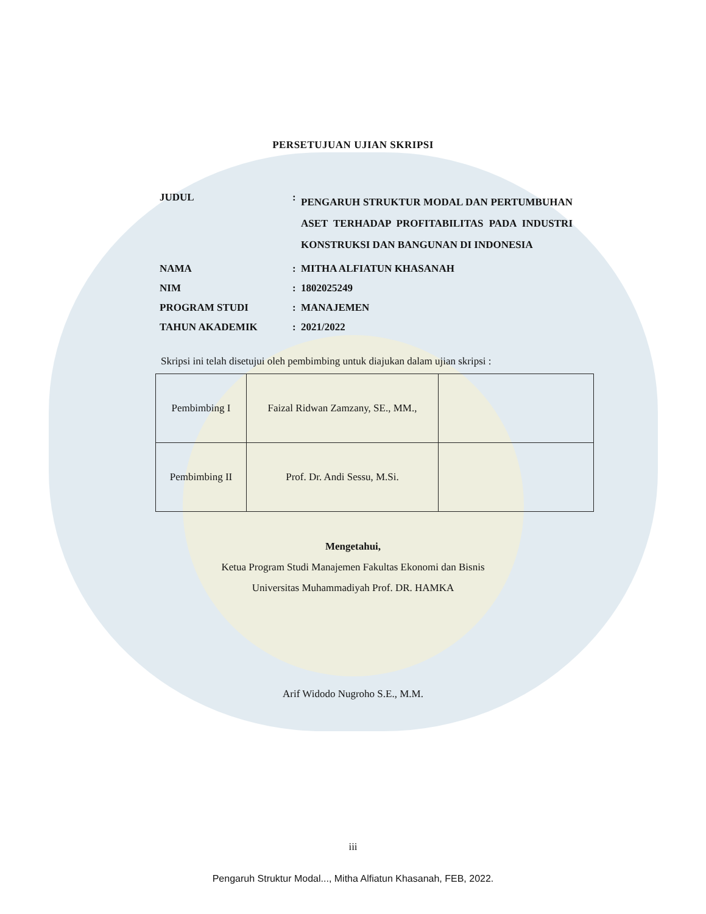PERSETUJUAN UJIAN SKRIPSI
| JUDUL | : | PENGARUH STRUKTUR MODAL DAN PERTUMBUHAN ASET TERHADAP PROFITABILITAS PADA INDUSTRI KONSTRUKSI DAN BANGUNAN DI INDONESIA |
| NAMA | : | MITHA ALFIATUN KHASANAH |
| NIM | : | 1802025249 |
| PROGRAM STUDI | : | MANAJEMEN |
| TAHUN AKADEMIK | : | 2021/2022 |
Skripsi ini telah disetujui oleh pembimbing untuk diajukan dalam ujian skripsi :
| Pembimbing I | Faizal Ridwan Zamzany, SE., MM., | |
| Pembimbing II | Prof. Dr. Andi Sessu, M.Si. | |
Mengetahui,
Ketua Program Studi Manajemen Fakultas Ekonomi dan Bisnis
Universitas Muhammadiyah Prof. DR. HAMKA
Arif Widodo Nugroho S.E., M.M.
iii
Pengaruh Struktur Modal..., Mitha Alfiatun Khasanah, FEB, 2022.